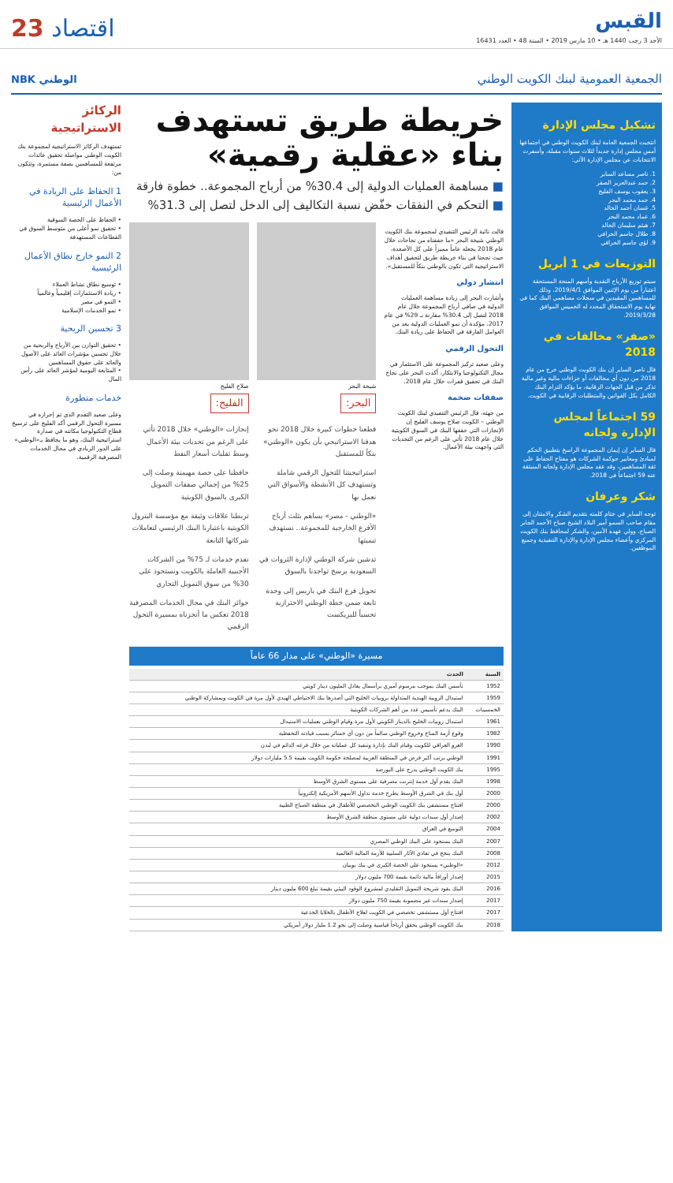القبس
الأحد 3 رجب 1440 هـ • 10 مارس 2019 • السنة 48 • العدد 16431
اقتصاد 23
الجمعية العمومية لبنك الكويت الوطني
الوطني NBK
تشكيل مجلس الإدارة
انتخبت الجمعية العامة لبنك الكويت الوطني في اجتماعها أمس مجلس إدارة جديداً لثلاث سنوات مقبلة، وأسفرت الانتخابات عن مجلس الإدارة الآتي:
1. ناصر مساعد الساير
2. حمد عبدالعزيز الصقر
3. يعقوب يوسف الفليج
4. حمد محمد البحر
5. غسان أحمد الخالد
6. عماد محمد البحر
7. هيثم سليمان الخالد
8. طلال جاسم الخرافي
9. لؤي جاسم الخرافي
التوزيعات في 1 أبريل
سيتم توزيع الأرباح النقدية وأسهم المنحة المستحقة اعتباراً من يوم الإثنين الموافق 2019/4/1، وذلك للمساهمين المقيدين في سجلات مساهمي البنك كما في نهاية يوم الاستحقاق المحدد له الخميس الموافق 2019/3/28.
«صفر» مخالفات في 2018
قال ناصر الساير إن بنك الكويت الوطني خرج من عام 2018 من دون أي مخالفات أو جزاءات مالية وغير مالية تذكر من قبل الجهات الرقابية، ما يؤكد التزام البنك الكامل بكل القوانين والمتطلبات الرقابية في الكويت.
59 اجتماعاً لمجلس الإدارة ولجانه
قال الساير إن إيمان المجموعة الراسخ بتطبيق الحكم لمبادئ ومعايير حوكمة الشركات هو مفتاح الحفاظ على ثقة المساهمين، وقد عقد مجلس الإدارة ولجانه المنبثقة عنه 59 اجتماعاً في 2018.
شكر وعرفان
توجه الساير في ختام كلمته بتقديم الشكر والامتنان إلى مقام صاحب السمو أمير البلاد الشيخ صباح الأحمد الجابر الصباح، وولي عهده الأمين، والشكر لمحافظ بنك الكويت المركزي وأعضاء مجلس الإدارة والإدارة التنفيذية وجميع الموظفين.
خريطة طريق تستهدف بناء «عقلية رقمية»
■ مساهمة العمليات الدولية إلى 30.4% من أرباح المجموعة.. خطوة فارقة
■ التحكم في النفقات خفّض نسبة التكاليف إلى الدخل لتصل إلى 31.3%
قالت نائبة الرئيس التنفيذي لمجموعة بنك الكويت الوطني شيخة البحر «ما حققناه من نجاحات خلال عام 2018 يجعله عاماً مميزاً على كل الأصعدة، حيث نجحنا في بناء خريطة طريق لتحقيق أهداف الاستراتيجية التي تكون بالوطني بنكاً للمستقبل».
انتشار دولي
وأشارت البحر إلى زيادة مساهمة العمليات الدولية في صافي أرباح المجموعة خلال عام 2018 لتصل إلى 30.4% مقارنة بـ 29% في عام 2017، مؤكدة أن نمو العمليات الدولية يعد من العوامل الفارقة في الحفاظ على ريادة البنك.
التحول الرقمي
وعلى صعيد تركيز المجموعة على الاستثمار في مجال التكنولوجيا والابتكار، أكدت البحر على نجاح البنك في تحقيق قفزات خلال عام 2018.
صفقات ضخمة
من جهته، قال الرئيس التنفيذي لبنك الكويت الوطني – الكويت صلاح يوسف الفليج إن الإنجازات التي حققها البنك في السوق الكويتية خلال عام 2018 تأتي على الرغم من التحديات التي واجهت بيئة الأعمال.
شيخة البحر
البحر:
قطعنا خطوات كبيرة خلال 2018 نحو هدفنا الاستراتيجي بأن يكون «الوطني» بنكاً للمستقبل
استراتيجيتنا للتحول الرقمي شاملة وتستهدف كل الأنشطة والأسواق التي نعمل بها
«الوطني - مصر» يساهم بثلث أرباح الأفرع الخارجية للمجموعة.. نستهدف تنميتها
تدشين شركة الوطني لإدارة الثروات في السعودية يرسخ تواجدنا بالسوق
تحويل فرع البنك في باريس إلى وحدة تابعة ضمن خطة الوطني الاحترازية تحسباً للبريكست
صلاح الفليج
الفليج:
إنجازات «الوطني» خلال 2018 تأتي على الرغم من تحديات بيئة الأعمال وسط تقلبات أسعار النفط
حافظنا على حصة مهيمنة وصلت إلى 25% من إجمالي صفقات التمويل الكبرى بالسوق الكويتية
تربطنا علاقات وثيقة مع مؤسسة البترول الكويتية باعتبارنا البنك الرئيسي لتعاملات شركاتها التابعة
نقدم خدمات لـ 75% من الشركات الأجنبية العاملة بالكويت ونستحوذ على 30% من سوق التمويل التجاري
جوائز البنك في مجال الخدمات المصرفية 2018 تعكس ما أنجزناه بمسيرة التحول الرقمي
مسيرة «الوطني» على مدار 66 عاماً
| السنة | الحدث |
| --- | --- |
| 1952 | تأسس البنك بموجب مرسوم أميري برأسمال يعادل المليون دينار كويتي |
| 1959 | استبدال الروبية الهندية المتداولة بروبيات الخليج التي أصدرها بنك الاحتياطي الهندي لأول مرة في الكويت وبمشاركة الوطني |
| الخمسينات | البنك يدعم تأسيس عدد من أهم الشركات الكويتية |
| 1961 | استبدال روبيات الخليج بالدينار الكويتي لأول مرة وقيام الوطني بعمليات الاستبدال |
| 1982 | وقوع أزمة المناخ وخروج الوطني سالماً من دون أي خسائر بسبب قيادته التحفظية |
| 1990 | الغزو العراقي للكويت وقيام البنك بإدارة وتنفيذ كل عملياته من خلال فرعه الدائم في لندن |
| 1991 | الوطني يرتب أكبر قرض في المنطقة العربية لمصلحة حكومة الكويت بقيمة 5.5 مليارات دولار |
| 1995 | بنك الكويت الوطني يدرج على البورصة |
| 1998 | البنك يقدم أول خدمة إنترنت مصرفية على مستوى الشرق الأوسط |
| 2000 | أول بنك في الشرق الأوسط يطرح خدمة تداول الأسهم الأمريكية إلكترونياً |
| 2000 | افتتاح مستشفى بنك الكويت الوطني التخصصي للأطفال في منطقة الصباح الطبية |
| 2002 | إصدار أول سندات دولية على مستوى منطقة الشرق الأوسط |
| 2004 | التوسع في العراق |
| 2007 | البنك يستحوذ على البنك الوطني المصري |
| 2008 | البنك ينجح في تفادي الآثار السلبية للأزمة المالية العالمية |
| 2012 | «الوطني» يستحوذ على الحصة الكبرى في بنك بوبيان |
| 2015 | إصدار أوراقاً مالية دائمة بقيمة 700 مليون دولار |
| 2016 | البنك يقود شريحة التمويل التقليدي لمشروع الوقود البيئي بقيمة تبلغ 600 مليون دينار |
| 2017 | إصدار سندات غير مضمونة بقيمة 750 مليون دولار |
| 2017 | افتتاح أول مستشفى تخصصي في الكويت لعلاج الأطفال بالخلايا الجذعية |
| 2018 | بنك الكويت الوطني يحقق أرباحاً قياسية وصلت إلى نحو 1.2 مليار دولار أمريكي |
الركائز الاستراتيجية
تستهدف الركائز الاستراتيجية لمجموعة بنك الكويت الوطني مواصلة تحقيق عائدات مرتفعة للمساهمين بصفة مستمرة، وتتكون من:
1 الحفاظ على الريادة في الأعمال الرئيسية
• الحفاظ على الحصة السوقية
• تحقيق نمو أعلى من متوسط السوق في القطاعات المستهدفة
2 النمو خارج نطاق الأعمال الرئيسية
• توسيع نطاق نشاط العملاء
• زيادة الاستثمارات إقليمياً وعالمياً
• النمو في مصر
• نمو الخدمات الإسلامية
3 تحسين الربحية
• تحقيق التوازن بين الأرباح والربحية من خلال تحسين مؤشرات العائد على الأصول والعائد على حقوق المساهمين
• المتابعة اليومية لمؤشر العائد على رأس المال
خدمات متطورة
وعلى صعيد التقدم الذي تم إحرازه في مسيرة التحول الرقمي أكد الفليج على ترسيخ قطاع التكنولوجيا مكانته في صدارة استراتيجية البنك، وهو ما يحافظ بـ«الوطني» على الدور الريادي في مجال الخدمات المصرفية الرقمية.